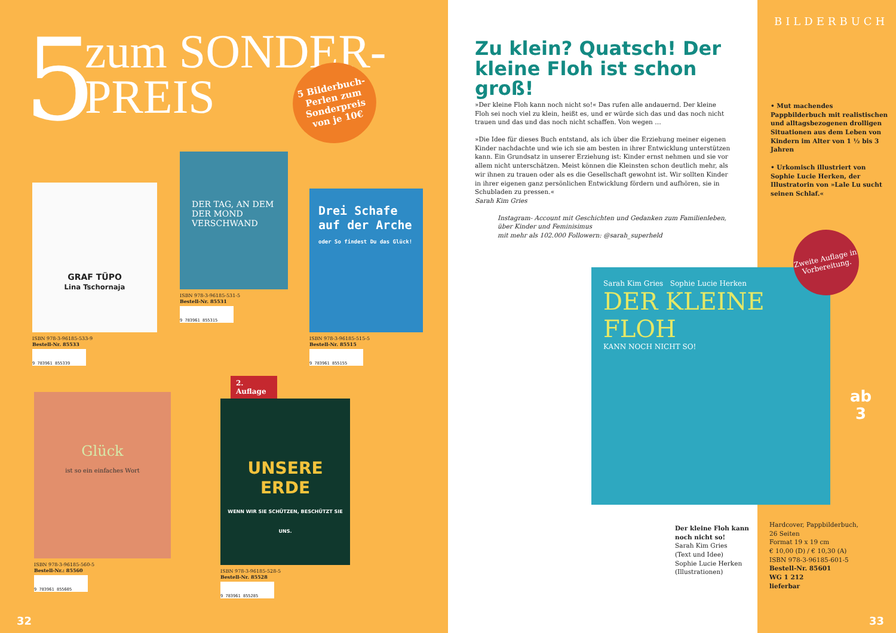5
zum SONDER-
PREIS
5 Bilderbuch-
Perlen zum
Sonderpreis
von je 10€
GRAF TÜPO
Lina Tschornaja
ISBN 978-3-96185-533-9
Bestell-Nr. 85533
9 783961 855339
DER TAG, AN DEM DER MOND VERSCHWAND
ISBN 978-3-96185-531-5
Bestell-Nr. 85531
9 783961 855315
Drei Schafe auf der Arche
oder So findest Du das Glück!
ISBN 978-3-96185-515-5
Bestell-Nr. 85515
9 783961 855155
Glück
ist so ein einfaches Wort
ISBN 978-3-96185-560-5
Bestell-Nr.: 85560
9 783961 855605
2. Auflage
UNSERE
ERDE
WENN WIR SIE SCHÜTZEN, BESCHÜTZT SIE UNS.
ISBN 978-3-96185-528-5
Bestell-Nr. 85528
9 783961 855285
32
Zu klein? Quatsch! Der kleine Floh ist schon groß!
»Der kleine Floh kann noch nicht so!« Das rufen alle andauernd. Der kleine Floh sei noch viel zu klein, heißt es, und er würde sich das und das noch nicht trauen und das und das noch nicht schaffen. Von wegen …
»Die Idee für dieses Buch entstand, als ich über die Erziehung meiner eigenen Kinder nachdachte und wie ich sie am besten in ihrer Entwicklung unterstützen kann. Ein Grundsatz in unserer Erziehung ist: Kinder ernst nehmen und sie vor allem nicht unterschätzen. Meist können die Kleinsten schon deutlich mehr, als wir ihnen zu trauen oder als es die Gesellschaft gewohnt ist. Wir sollten Kinder in ihrer eigenen ganz persönlichen Entwicklung fördern und aufhören, sie in Schubladen zu pressen.«
Sarah Kim Gries
Instagram- Account mit Geschichten und Gedanken zum Familienleben, über Kinder und Feminisimus
mit mehr als 102.000 Followern: @sarah_superheld
Sarah Kim Gries Sophie Lucie Herken
DER KLEINE FLOH
KANN NOCH NICHT SO!
Der kleine Floh kann noch nicht so!
Sarah Kim Gries
(Text und Idee)
Sophie Lucie Herken
(Illustrationen)
BILDERBUCH
• Mut machendes Pappbilderbuch mit realistischen und alltagsbezogenen drolligen Situationen aus dem Leben von Kindern im Alter von 1 ½ bis 3 Jahren
• Urkomisch illustriert von Sophie Lucie Herken, der Illustratorin von »Lale Lu sucht seinen Schlaf.«
Zweite Auflage in Vorbereitung.
ab
3
Hardcover, Pappbilderbuch,
26 Seiten
Format 19 x 19 cm
€ 10,00 (D) / € 10,30 (A)
ISBN 978-3-96185-601-5
Bestell-Nr. 85601
WG 1 212
lieferbar
33